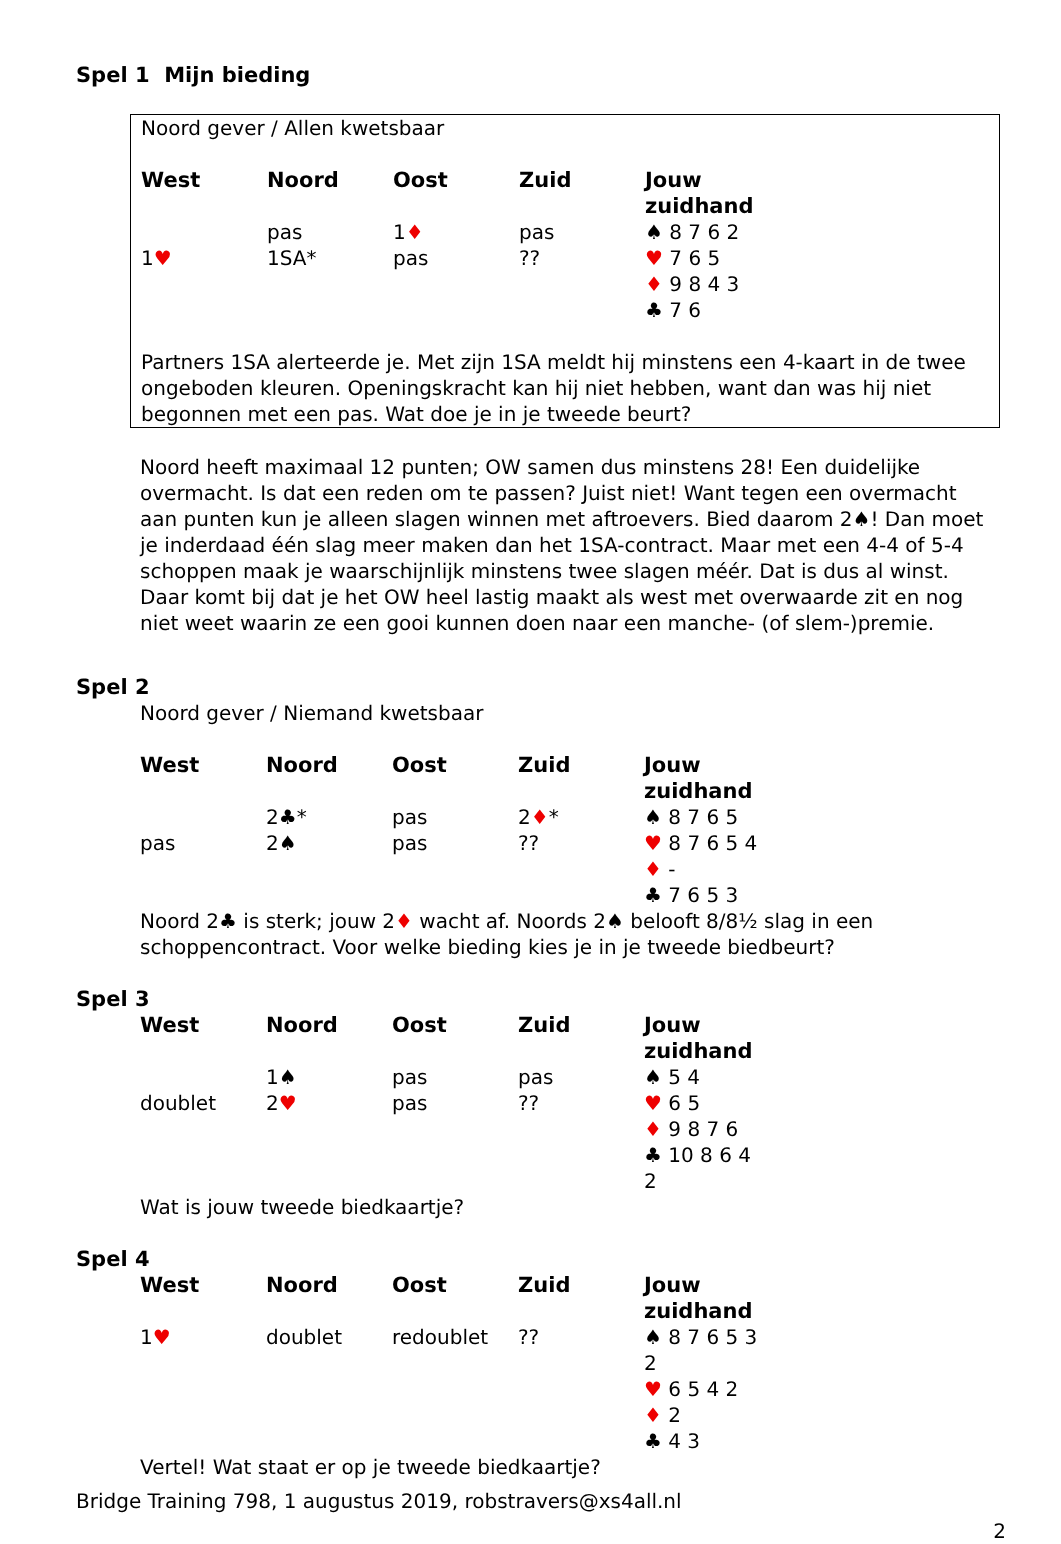Spel 1 Mijn bieding
Noord gever / Allen kwetsbaar
| West | Noord | Oost | Zuid | Jouw zuidhand |
| --- | --- | --- | --- | --- |
| | pas | 1 ♦ | pas | ♠ 8 7 6 2 |
| 1 ♥ | 1SA* | pas | ?? | ♥ 7 6 5 |
| | | | | ♦ 9 8 4 3 |
| | | | | ♣ 7 6 |
Partners 1SA alerteerde je. Met zijn 1SA meldt hij minstens een 4-kaart in de twee ongeboden kleuren. Openingskracht kan hij niet hebben, want dan was hij niet begonnen met een pas. Wat doe je in je tweede beurt?
Noord heeft maximaal 12 punten; OW samen dus minstens 28! Een duidelijke overmacht. Is dat een reden om te passen? Juist niet! Want tegen een overmacht aan punten kun je alleen slagen winnen met aftroevers. Bied daarom 2♠! Dan moet je inderdaad één slag meer maken dan het 1SA-contract. Maar met een 4-4 of 5-4 schoppen maak je waarschijnlijk minstens twee slagen méér. Dat is dus al winst. Daar komt bij dat je het OW heel lastig maakt als west met overwaarde zit en nog niet weet waarin ze een gooi kunnen doen naar een manche- (of slem-)premie.
Spel 2
Noord gever / Niemand kwetsbaar
| West | Noord | Oost | Zuid | Jouw zuidhand |
| --- | --- | --- | --- | --- |
| | 2♣* | pas | 2 ♦ * | ♠ 8 7 6 5 |
| pas | 2♠ | pas | ?? | ♥ 8 7 6 5 4 |
| | | | | ♦ - |
| | | | | ♣ 7 6 5 3 |
Noord 2♣ is sterk; jouw 2♦ wacht af. Noords 2♠ belooft 8/8½ slag in een schoppencontract. Voor welke bieding kies je in je tweede biedbeurt?
Spel 3
| West | Noord | Oost | Zuid | Jouw zuidhand |
| --- | --- | --- | --- | --- |
| | 1♠ | pas | pas | ♠ 5 4 |
| doublet | 2 ♥ | pas | ?? | ♥ 6 5 |
| | | | | ♦ 9 8 7 6 |
| | | | | ♣ 10 8 6 4 2 |
Wat is jouw tweede biedkaartje?
Spel 4
| West | Noord | Oost | Zuid | Jouw zuidhand |
| --- | --- | --- | --- | --- |
| 1 ♥ | doublet | redoublet | ?? | ♠ 8 7 6 5 3 2 |
| | | | | ♥ 6 5 4 2 |
| | | | | ♦ 2 |
| | | | | ♣ 4 3 |
Vertel! Wat staat er op je tweede biedkaartje?
Bridge Training 798, 1 augustus 2019, robstravers@xs4all.nl
2